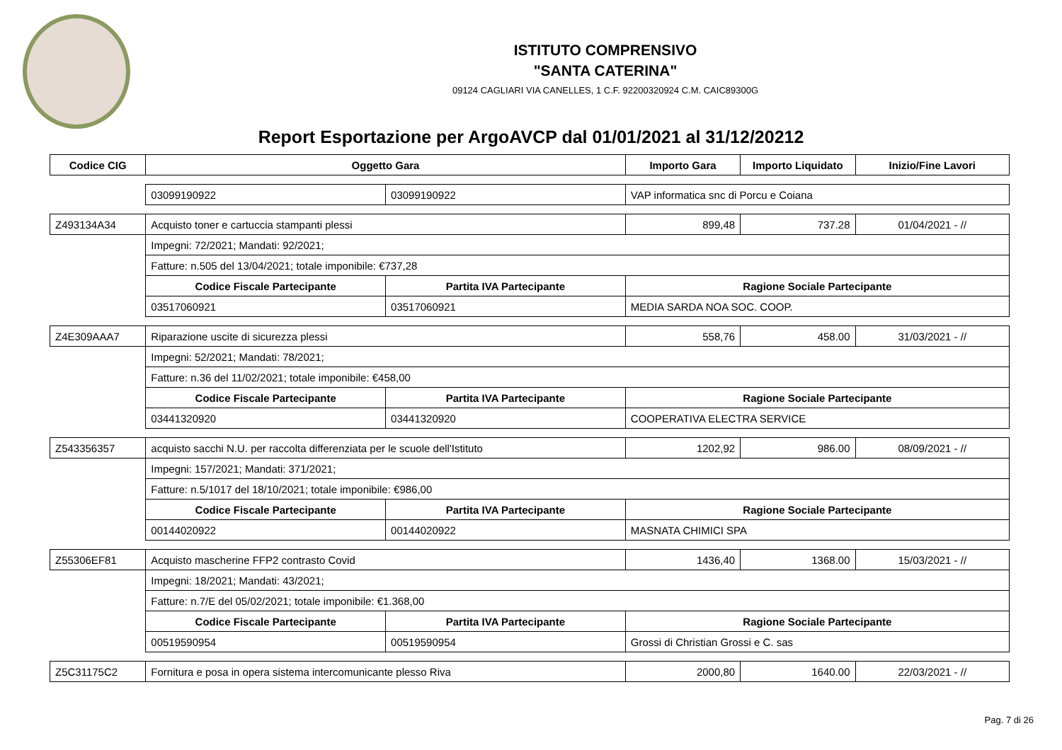ISTITUTO COMPRENSIVO
"SANTA CATERINA"
09124 CAGLIARI VIA CANELLES, 1 C.F. 92200320924 C.M. CAIC89300G
Report Esportazione per ArgoAVCP dal 01/01/2021 al 31/12/20212
| Codice CIG | Oggetto Gara | | Importo Gara | Importo Liquidato | Inizio/Fine Lavori |
| --- | --- | --- | --- | --- | --- |
| | 03099190922 | 03099190922 | VAP informatica snc di Porcu e Coiana | | |
| Z493134A34 | Acquisto toner e cartuccia stampanti plessi | | 899,48 | 737.28 | 01/04/2021 - // |
| | Impegni: 72/2021; Mandati: 92/2021; | | | | |
| | Fatture: n.505 del 13/04/2021; totale imponibile: €737,28 | | | | |
| | Codice Fiscale Partecipante | Partita IVA Partecipante | Ragione Sociale Partecipante | | |
| | 03517060921 | 03517060921 | MEDIA SARDA NOA SOC. COOP. | | |
| Z4E309AAA7 | Riparazione uscite di sicurezza plessi | | 558,76 | 458.00 | 31/03/2021 - // |
| | Impegni: 52/2021; Mandati: 78/2021; | | | | |
| | Fatture: n.36 del 11/02/2021; totale imponibile: €458,00 | | | | |
| | Codice Fiscale Partecipante | Partita IVA Partecipante | Ragione Sociale Partecipante | | |
| | 03441320920 | 03441320920 | COOPERATIVA ELECTRA SERVICE | | |
| Z543356357 | acquisto sacchi N.U. per raccolta differenziata per le scuole dell'Istituto | | 1202,92 | 986.00 | 08/09/2021 - // |
| | Impegni: 157/2021; Mandati: 371/2021; | | | | |
| | Fatture: n.5/1017 del 18/10/2021; totale imponibile: €986,00 | | | | |
| | Codice Fiscale Partecipante | Partita IVA Partecipante | Ragione Sociale Partecipante | | |
| | 00144020922 | 00144020922 | MASNATA CHIMICI SPA | | |
| Z55306EF81 | Acquisto mascherine FFP2 contrasto Covid | | 1436,40 | 1368.00 | 15/03/2021 - // |
| | Impegni: 18/2021; Mandati: 43/2021; | | | | |
| | Fatture: n.7/E del 05/02/2021; totale imponibile: €1.368,00 | | | | |
| | Codice Fiscale Partecipante | Partita IVA Partecipante | Ragione Sociale Partecipante | | |
| | 00519590954 | 00519590954 | Grossi di Christian Grossi e C. sas | | |
| Z5C31175C2 | Fornitura e posa in opera sistema intercomunicante plesso Riva | | 2000,80 | 1640.00 | 22/03/2021 - // |
Pag. 7 di 26